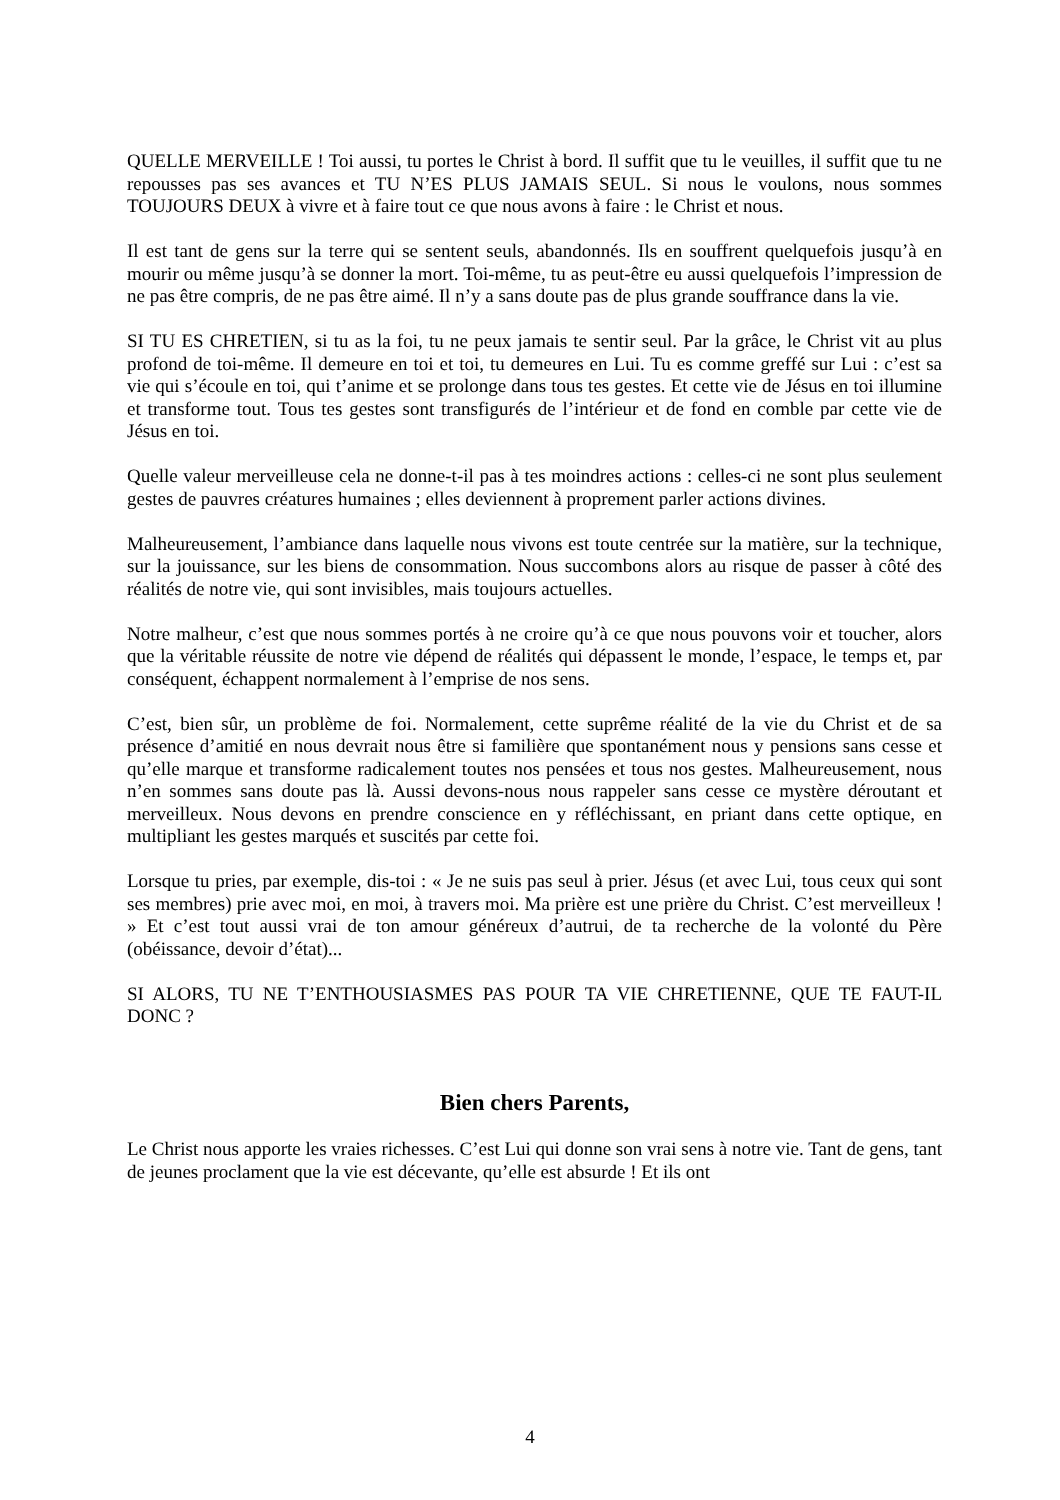QUELLE MERVEILLE ! Toi aussi, tu portes le Christ à bord. Il suffit que tu le veuilles, il suffit que tu ne repousses pas ses avances et TU N’ES PLUS JAMAIS SEUL. Si nous le voulons, nous sommes TOUJOURS DEUX à vivre et à faire tout ce que nous avons à faire : le Christ et nous.
Il est tant de gens sur la terre qui se sentent seuls, abandonnés. Ils en souffrent quelquefois jusqu’à en mourir ou même jusqu’à se donner la mort. Toi-même, tu as peut-être eu aussi quelquefois l’impression de ne pas être compris, de ne pas être aimé. Il n’y a sans doute pas de plus grande souffrance dans la vie.
SI TU ES CHRETIEN, si tu as la foi, tu ne peux jamais te sentir seul. Par la grâce, le Christ vit au plus profond de toi-même. Il demeure en toi et toi, tu demeures en Lui. Tu es comme greffé sur Lui : c’est sa vie qui s’écoule en toi, qui t’anime et se prolonge dans tous tes gestes. Et cette vie de Jésus en toi illumine et transforme tout. Tous tes gestes sont transfigurés de l’intérieur et de fond en comble par cette vie de Jésus en toi.
Quelle valeur merveilleuse cela ne donne-t-il pas à tes moindres actions : celles-ci ne sont plus seulement gestes de pauvres créatures humaines ; elles deviennent à proprement parler actions divines.
Malheureusement, l’ambiance dans laquelle nous vivons est toute centrée sur la matière, sur la technique, sur la jouissance, sur les biens de consommation. Nous succombons alors au risque de passer à côté des réalités de notre vie, qui sont invisibles, mais toujours actuelles.
Notre malheur, c’est que nous sommes portés à ne croire qu’à ce que nous pouvons voir et toucher, alors que la véritable réussite de notre vie dépend de réalités qui dépassent le monde, l’espace, le temps et, par conséquent, échappent normalement à l’emprise de nos sens.
C’est, bien sûr, un problème de foi. Normalement, cette suprême réalité de la vie du Christ et de sa présence d’amitié en nous devrait nous être si familière que spontanément nous y pensions sans cesse et qu’elle marque et transforme radicalement toutes nos pensées et tous nos gestes. Malheureusement, nous n’en sommes sans doute pas là. Aussi devons-nous nous rappeler sans cesse ce mystère déroutant et merveilleux. Nous devons en prendre conscience en y réfléchissant, en priant dans cette optique, en multipliant les gestes marqués et suscités par cette foi.
Lorsque tu pries, par exemple, dis-toi : « Je ne suis pas seul à prier. Jésus (et avec Lui, tous ceux qui sont ses membres) prie avec moi, en moi, à travers moi. Ma prière est une prière du Christ. C’est merveilleux ! » Et c’est tout aussi vrai de ton amour généreux d’autrui, de ta recherche de la volonté du Père (obéissance, devoir d’état)...
SI ALORS, TU NE T’ENTHOUSIASMES PAS POUR TA VIE CHRETIENNE, QUE TE FAUT-IL DONC ?
Bien chers Parents,
Le Christ nous apporte les vraies richesses. C’est Lui qui donne son vrai sens à notre vie. Tant de gens, tant de jeunes proclament que la vie est décevante, qu’elle est absurde ! Et ils ont
4